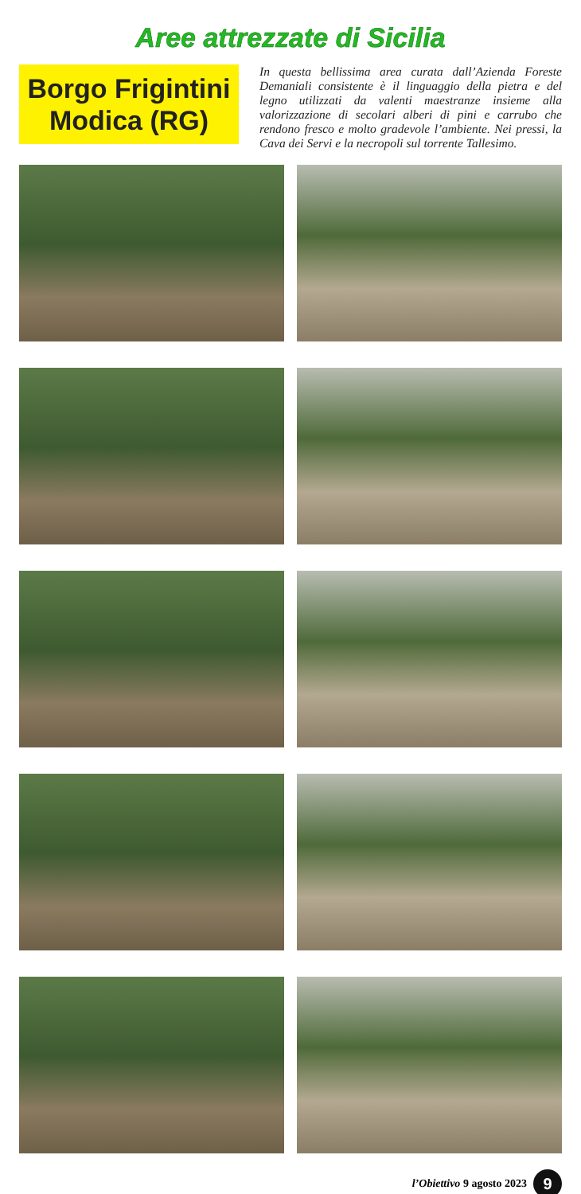Aree attrezzate di Sicilia
Borgo Frigintini
Modica (RG)
In questa bellissima area curata dall’Azienda Foreste Demaniali consistente è il linguaggio della pietra e del legno utilizzati da valenti maestranze insieme alla valorizzazione di secolari alberi di pini e carrubo che rendono fresco e molto gradevole l’ambiente. Nei pressi, la Cava dei Servi e la necropoli sul torrente Tallesimo.
l’Obiettivo 9 agosto 2023
9